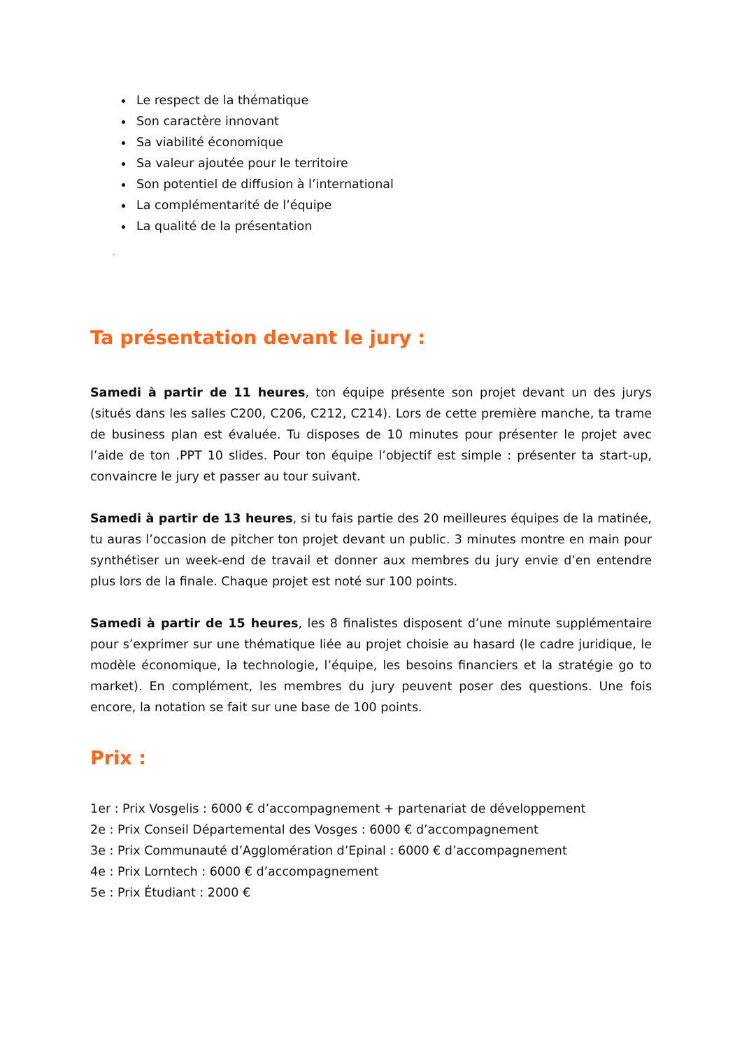Le respect de la thématique
Son caractère innovant
Sa viabilité économique
Sa valeur ajoutée pour le territoire
Son potentiel de diffusion à l’international
La complémentarité de l’équipe
La qualité de la présentation
-
Ta présentation devant le jury :
Samedi à partir de 11 heures, ton équipe présente son projet devant un des jurys (situés dans les salles C200, C206, C212, C214). Lors de cette première manche, ta trame de business plan est évaluée. Tu disposes de 10 minutes pour présenter le projet avec l’aide de ton .PPT 10 slides. Pour ton équipe l’objectif est simple : présenter ta start-up, convaincre le jury et passer au tour suivant.
Samedi à partir de 13 heures, si tu fais partie des 20 meilleures équipes de la matinée, tu auras l’occasion de pitcher ton projet devant un public. 3 minutes montre en main pour synthétiser un week-end de travail et donner aux membres du jury envie d’en entendre plus lors de la finale. Chaque projet est noté sur 100 points.
Samedi à partir de 15 heures, les 8 finalistes disposent d’une minute supplémentaire pour s’exprimer sur une thématique liée au projet choisie au hasard (le cadre juridique, le modèle économique, la technologie, l’équipe, les besoins financiers et la stratégie go to market). En complément, les membres du jury peuvent poser des questions. Une fois encore, la notation se fait sur une base de 100 points.
Prix :
1er : Prix Vosgelis : 6000 € d’accompagnement + partenariat de développement
2e : Prix Conseil Départemental des Vosges : 6000 € d’accompagnement
3e : Prix Communauté d’Agglomération d’Epinal : 6000 € d’accompagnement
4e : Prix Lorntech : 6000 € d’accompagnement
5e : Prix Étudiant : 2000 €